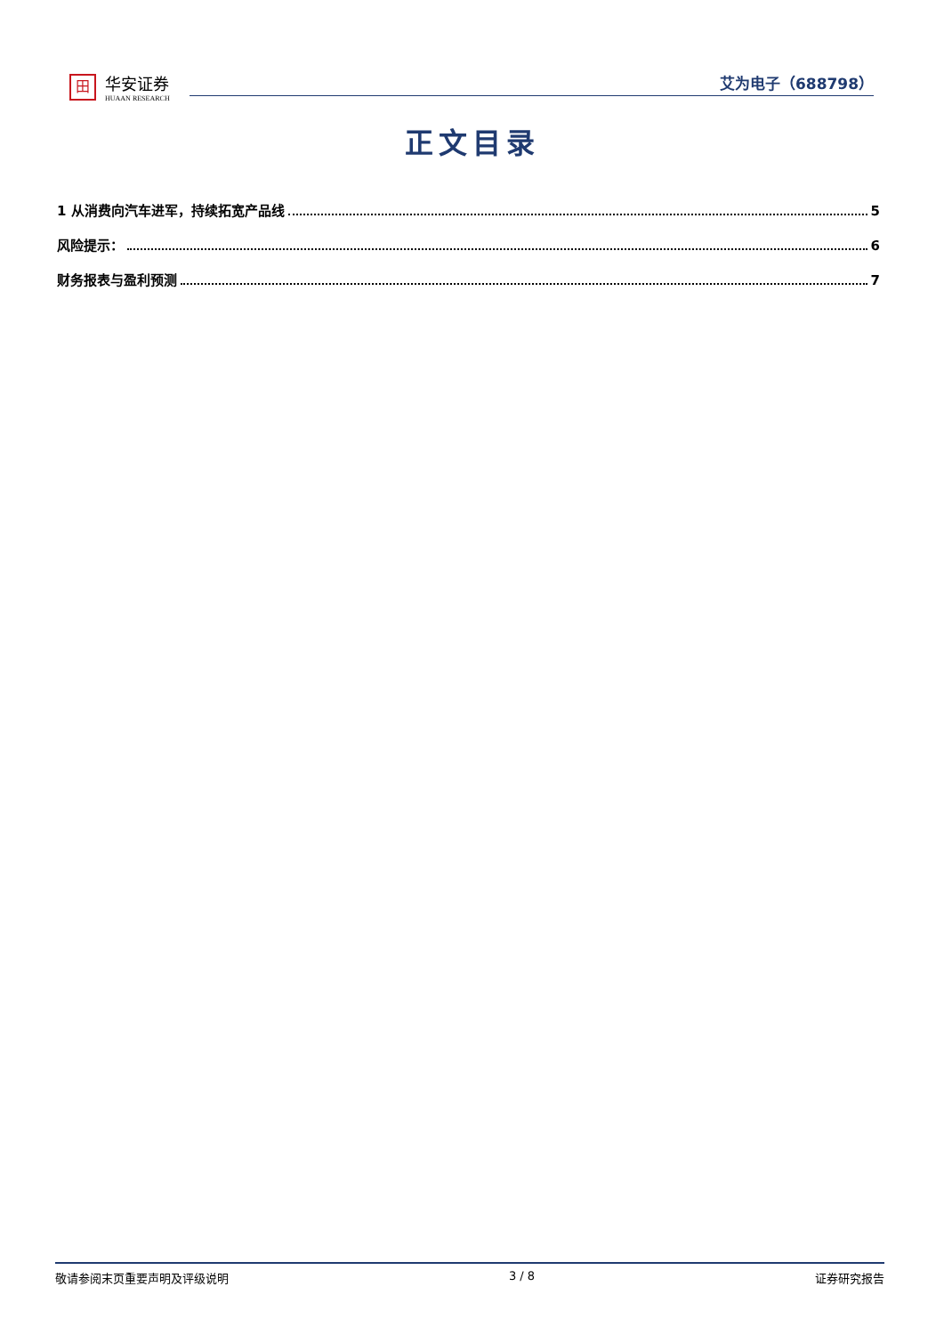田
华安证券
HUAAN RESEARCH
艾为电子（688798）
正文目录
1 从消费向汽车进军，持续拓宽产品线 5
风险提示： 6
财务报表与盈利预测 7
敬请参阅末页重要声明及评级说明 3 / 8 证券研究报告